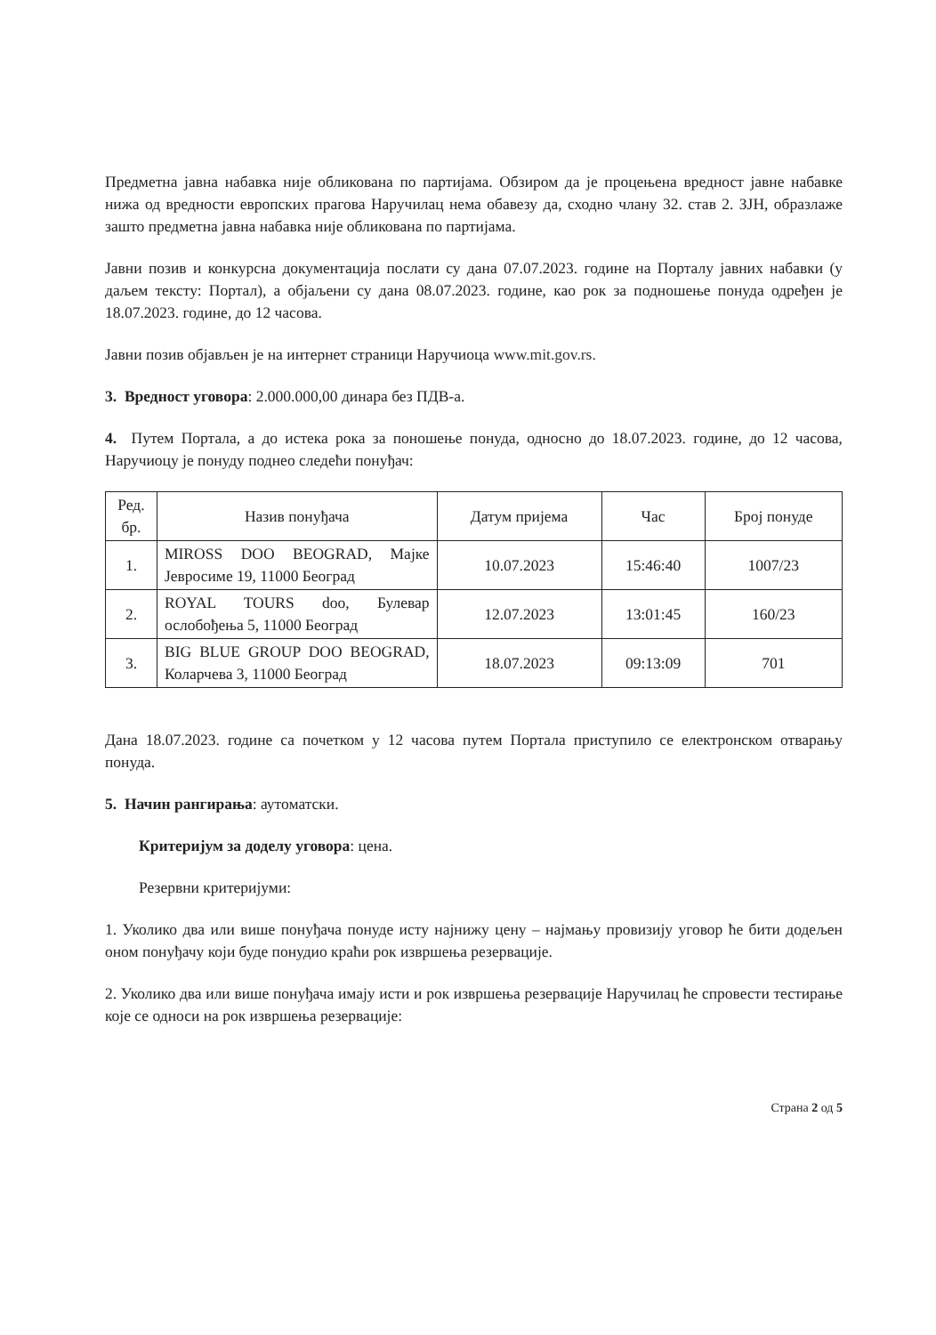Предметна јавна набавка није обликована по партијама. Обзиром да је процењена вредност јавне набавке нижа од вредности европских прагова Наручилац нема обавезу да, сходно члану 32. став 2. ЗЈН, образлаже зашто предметна јавна набавка није обликована по партијама.
Јавни позив и конкурсна документација послати су дана 07.07.2023. године на Порталу јавних набавки (у даљем тексту: Портал), а објаљени су дана 08.07.2023. године, као рок за подношење понуда одређен је 18.07.2023. године, до 12 часова.
Јавни позив објављен је на интернет страници Наручиоца www.mit.gov.rs.
3. Вредност уговора: 2.000.000,00 динара без ПДВ-а.
4. Путем Портала, а до истека рока за поношење понуда, односно до 18.07.2023. године, до 12 часова, Наручиоцу је понуду поднео следећи понуђач:
| Ред. бр. | Назив понуђача | Датум пријема | Час | Број понуде |
| --- | --- | --- | --- | --- |
| 1. | MIROSS DOO BEOGRAD, Мајке Јевросиме 19, 11000 Београд | 10.07.2023 | 15:46:40 | 1007/23 |
| 2. | ROYAL TOURS doo, Булевар ослобођења 5, 11000 Београд | 12.07.2023 | 13:01:45 | 160/23 |
| 3. | BIG BLUE GROUP DOO BEOGRAD, Коларчева 3, 11000 Београд | 18.07.2023 | 09:13:09 | 701 |
Дана 18.07.2023. године са почетком у 12 часова путем Портала приступило се електронском отварању понуда.
5. Начин рангирања: аутоматски.
Критеријум за доделу уговора: цена.
Резервни критеријуми:
1. Уколико два или више понуђача понуде исту најнижу цену – најмању провизију уговор ће бити додељен оном понуђачу који буде понудио краћи рок извршења резервације.
2. Уколико два или више понуђача имају исти и рок извршења резервације Наручилац ће спровести тестирање које се односи на рок извршења резервације:
Страна 2 од 5